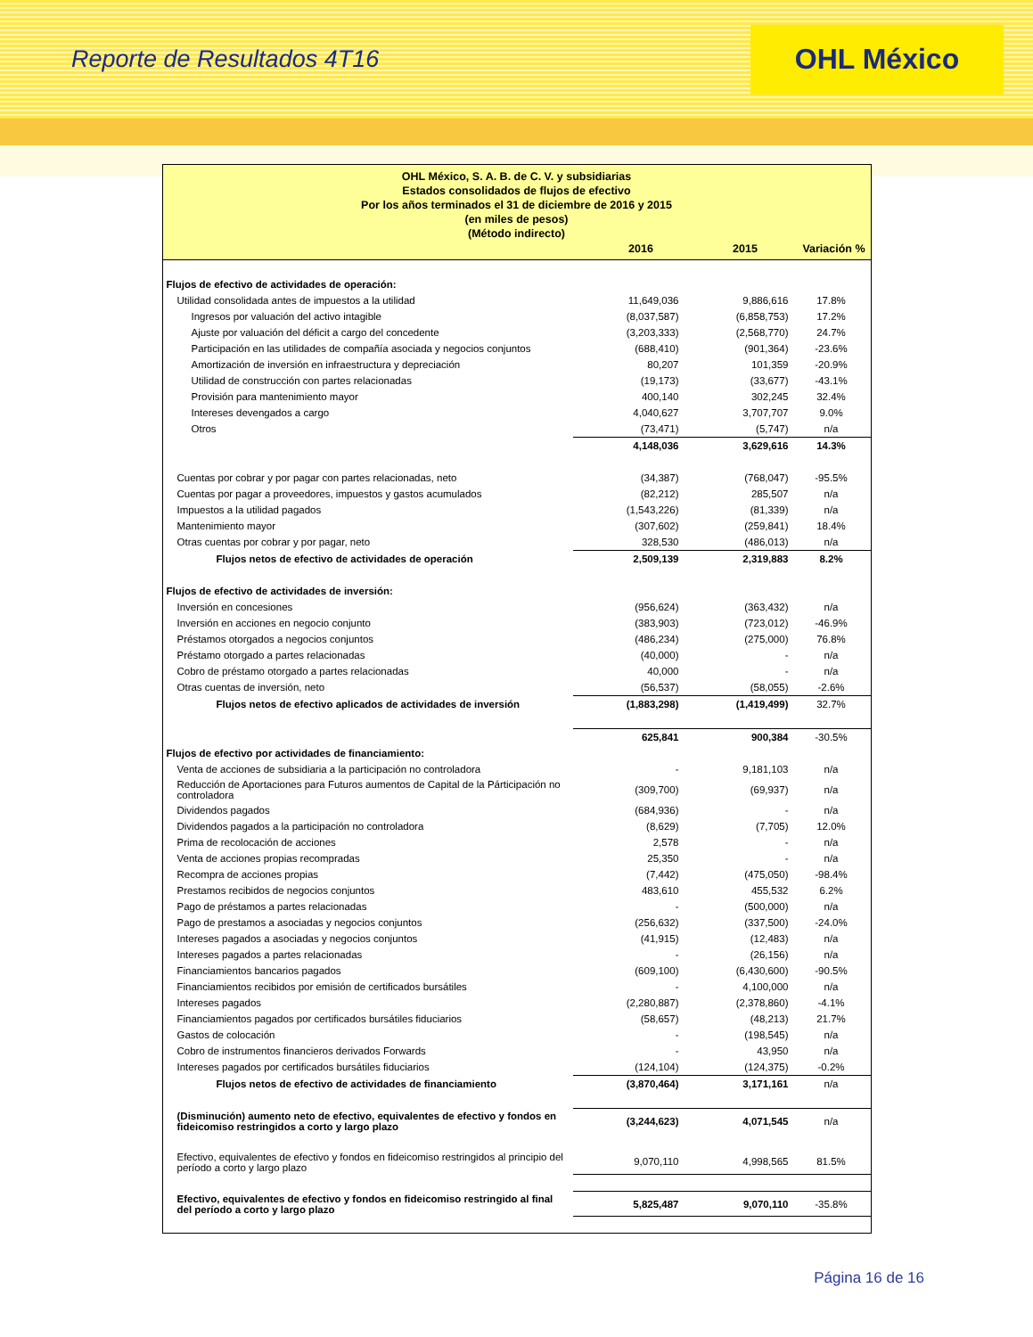Reporte de Resultados 4T16
OHL México
OHL México, S. A. B. de C. V. y subsidiarias
Estados consolidados de flujos de efectivo
Por los años terminados el 31 de diciembre de 2016 y 2015
(en miles de pesos)
(Método indirecto)
| | 2016 | 2015 | Variación % |
| --- | --- | --- | --- |
| Flujos de efectivo de actividades de operación: | | | |
| Utilidad consolidada antes de impuestos a la utilidad | 11,649,036 | 9,886,616 | 17.8% |
| Ingresos por valuación del activo intagible | (8,037,587) | (6,858,753) | 17.2% |
| Ajuste por valuación del déficit a cargo del concedente | (3,203,333) | (2,568,770) | 24.7% |
| Participación en las utilidades de compañía asociada y negocios conjuntos | (688,410) | (901,364) | -23.6% |
| Amortización de inversión en infraestructura y depreciación | 80,207 | 101,359 | -20.9% |
| Utilidad de construcción con partes relacionadas | (19,173) | (33,677) | -43.1% |
| Provisión para mantenimiento mayor | 400,140 | 302,245 | 32.4% |
| Intereses devengados a cargo | 4,040,627 | 3,707,707 | 9.0% |
| Otros | (73,471) | (5,747) | n/a |
| | 4,148,036 | 3,629,616 | 14.3% |
| Cuentas por cobrar y por pagar con partes relacionadas, neto | (34,387) | (768,047) | -95.5% |
| Cuentas por pagar a proveedores, impuestos y gastos acumulados | (82,212) | 285,507 | n/a |
| Impuestos a la utilidad pagados | (1,543,226) | (81,339) | n/a |
| Mantenimiento mayor | (307,602) | (259,841) | 18.4% |
| Otras cuentas por cobrar y por pagar, neto | 328,530 | (486,013) | n/a |
| Flujos netos de efectivo de actividades de operación | 2,509,139 | 2,319,883 | 8.2% |
| Flujos de efectivo de actividades de inversión: | | | |
| Inversión en concesiones | (956,624) | (363,432) | n/a |
| Inversión en acciones en negocio conjunto | (383,903) | (723,012) | -46.9% |
| Préstamos otorgados a negocios conjuntos | (486,234) | (275,000) | 76.8% |
| Préstamo otorgado a partes relacionadas | (40,000) | - | n/a |
| Cobro de préstamo otorgado a partes relacionadas | 40,000 | - | n/a |
| Otras cuentas de inversión, neto | (56,537) | (58,055) | -2.6% |
| Flujos netos de efectivo aplicados de actividades de inversión | (1,883,298) | (1,419,499) | 32.7% |
| | 625,841 | 900,384 | -30.5% |
| Flujos de efectivo por actividades de financiamiento: | | | |
| Venta de acciones de subsidiaria a la participación no controladora | - | 9,181,103 | n/a |
| Reducción de Aportaciones para Futuros aumentos de Capital de la Párticipación no controladora | (309,700) | (69,937) | n/a |
| Dividendos pagados | (684,936) | - | n/a |
| Dividendos pagados a la participación no controladora | (8,629) | (7,705) | 12.0% |
| Prima de recolocación de acciones | 2,578 | - | n/a |
| Venta de acciones propias recompradas | 25,350 | - | n/a |
| Recompra de acciones propias | (7,442) | (475,050) | -98.4% |
| Prestamos recibidos de negocios conjuntos | 483,610 | 455,532 | 6.2% |
| Pago de préstamos a partes relacionadas | - | (500,000) | n/a |
| Pago de prestamos a asociadas y negocios conjuntos | (256,632) | (337,500) | -24.0% |
| Intereses pagados a asociadas y negocios conjuntos | (41,915) | (12,483) | n/a |
| Intereses pagados a partes relacionadas | - | (26,156) | n/a |
| Financiamientos bancarios pagados | (609,100) | (6,430,600) | -90.5% |
| Financiamientos recibidos por emisión de certificados bursátiles | - | 4,100,000 | n/a |
| Intereses pagados | (2,280,887) | (2,378,860) | -4.1% |
| Financiamientos pagados por certificados bursátiles fiduciarios | (58,657) | (48,213) | 21.7% |
| Gastos de colocación | - | (198,545) | n/a |
| Cobro de instrumentos financieros derivados Forwards | - | 43,950 | n/a |
| Intereses pagados por certificados bursátiles fiduciarios | (124,104) | (124,375) | -0.2% |
| Flujos netos de efectivo de actividades de financiamiento | (3,870,464) | 3,171,161 | n/a |
| (Disminución) aumento neto de efectivo, equivalentes de efectivo y fondos en fideicomiso restringidos a corto y largo plazo | (3,244,623) | 4,071,545 | n/a |
| Efectivo, equivalentes de efectivo y fondos en fideicomiso restringidos al principio del período a corto y largo plazo | 9,070,110 | 4,998,565 | 81.5% |
| Efectivo, equivalentes de efectivo y fondos en fideicomiso restringido al final del período a corto y largo plazo | 5,825,487 | 9,070,110 | -35.8% |
Página 16 de 16